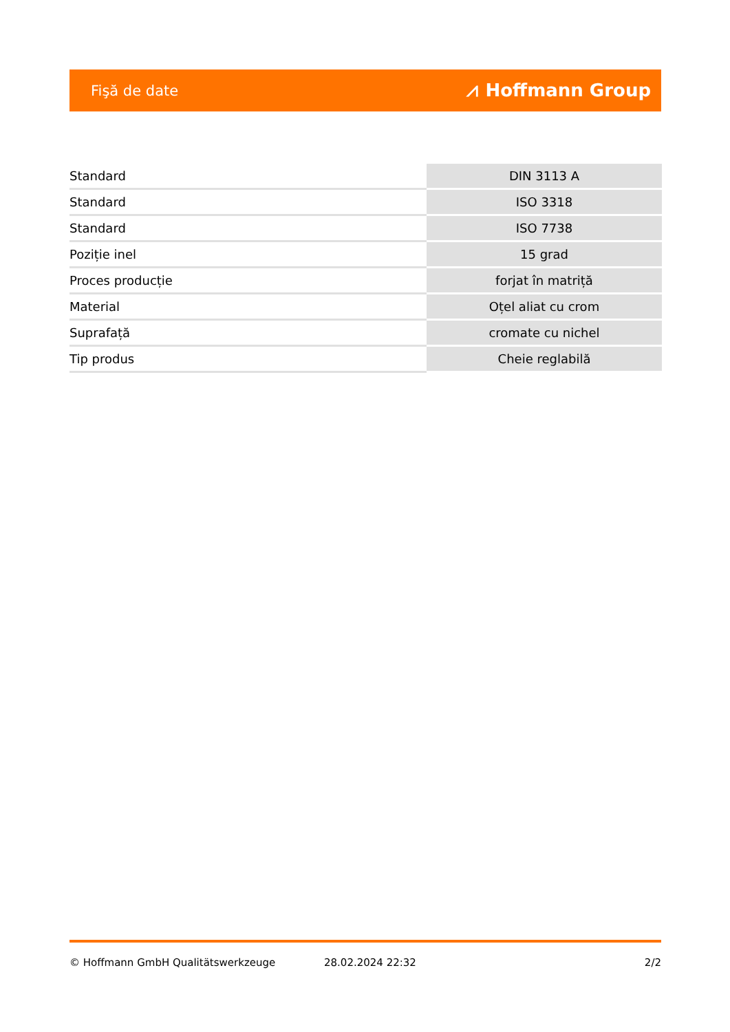Fişă de date ⩘ Hoffmann Group
| Standard | DIN 3113 A |
| Standard | ISO 3318 |
| Standard | ISO 7738 |
| Poziție inel | 15 grad |
| Proces producție | forjat în matriță |
| Material | Oțel aliat cu crom |
| Suprafață | cromate cu nichel |
| Tip produs | Cheie reglabilă |
© Hoffmann GmbH Qualitätswerkzeuge 28.02.2024 22:32 2/2